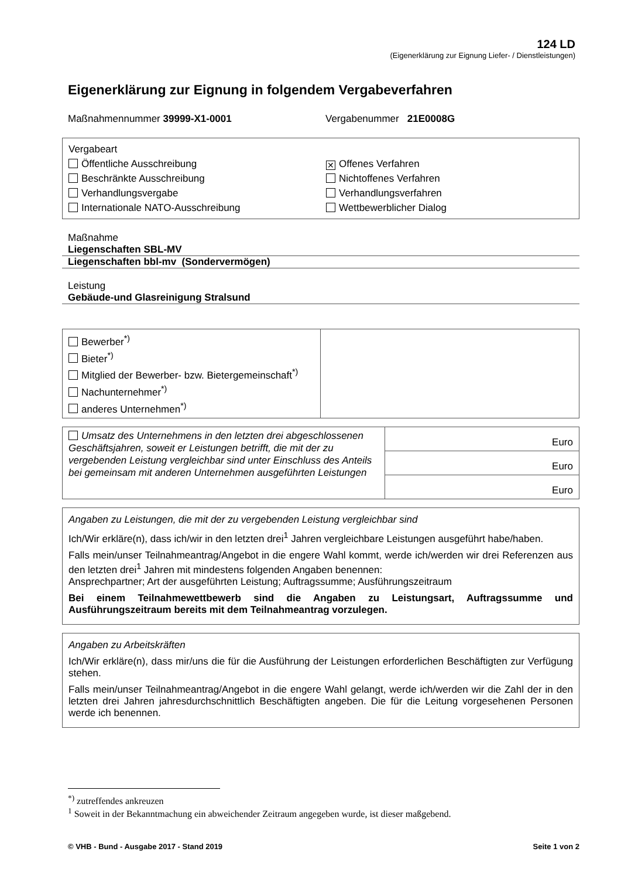124 LD
(Eigenerklärung zur Eignung Liefer- / Dienstleistungen)
Eigenerklärung zur Eignung in folgendem Vergabeverfahren
Maßnahmennummer 39999-X1-0001 Vergabenummer 21E0008G
Vergabeart
Öffentliche Ausschreibung
Beschränkte Ausschreibung
Verhandlungsvergabe
Internationale NATO-Ausschreibung
✕ Offenes Verfahren
Nichtoffenes Verfahren
Verhandlungsverfahren
Wettbewerblicher Dialog
Maßnahme
Liegenschaften SBL-MV
Liegenschaften bbl-mv (Sondervermögen)
Leistung
Gebäude-und Glasreinigung Stralsund
| Bewerber<sup>*)</sup> Bieter<sup>*)</sup> Mitglied der Bewerber- bzw. Bietergemeinschaft<sup>*)</sup> Nachunternehmer<sup>*)</sup> anderes Unternehmen<sup>*)</sup> | |
| Umsatz des Unternehmens in den letzten drei abgeschlossenen Geschäftsjahren, soweit er Leistungen betrifft, die mit der zu vergebenden Leistung vergleichbar sind unter Einschluss des Anteils bei gemeinsam mit anderen Unternehmen ausgeführten Leistungen | Euro |
| | Euro |
| | Euro |
Angaben zu Leistungen, die mit der zu vergebenden Leistung vergleichbar sind
Ich/Wir erkläre(n), dass ich/wir in den letzten drei<sup>1</sup> Jahren vergleichbare Leistungen ausgeführt habe/haben.
Falls mein/unser Teilnahmeantrag/Angebot in die engere Wahl kommt, werde ich/werden wir drei Referenzen aus den letzten drei<sup>1</sup> Jahren mit mindestens folgenden Angaben benennen:
Ansprechpartner; Art der ausgeführten Leistung; Auftragssumme; Ausführungszeitraum
Bei einem Teilnahmewettbewerb sind die Angaben zu Leistungsart, Auftragssumme und Ausführungszeitraum bereits mit dem Teilnahmeantrag vorzulegen.
Angaben zu Arbeitskräften
Ich/Wir erkläre(n), dass mir/uns die für die Ausführung der Leistungen erforderlichen Beschäftigten zur Verfügung stehen.
Falls mein/unser Teilnahmeantrag/Angebot in die engere Wahl gelangt, werde ich/werden wir die Zahl der in den letzten drei Jahren jahresdurchschnittlich Beschäftigten angeben. Die für die Leitung vorgesehenen Personen werde ich benennen.
<sup>*)</sup> zutreffendes ankreuzen
<sup>1</sup> Soweit in der Bekanntmachung ein abweichender Zeitraum angegeben wurde, ist dieser maßgebend.
© VHB - Bund - Ausgabe 2017 - Stand 2019 Seite 1 von 2